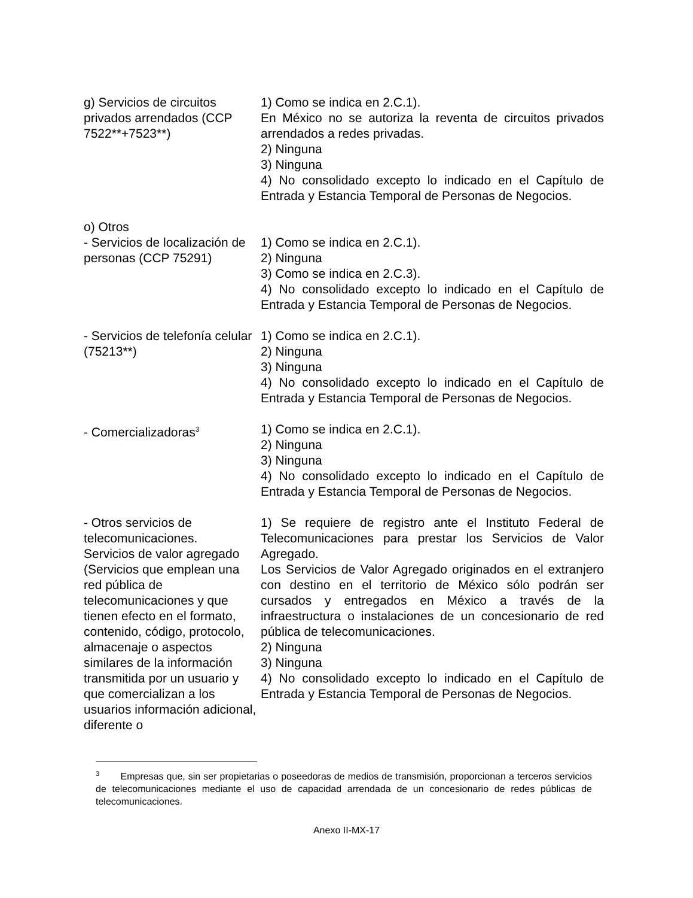| g) Servicios de circuitos privados arrendados (CCP 7522**+7523**) | 1) Como se indica en 2.C.1). En México no se autoriza la reventa de circuitos privados arrendados a redes privadas. 2) Ninguna 3) Ninguna 4) No consolidado excepto lo indicado en el Capítulo de Entrada y Estancia Temporal de Personas de Negocios. |
| o) Otros | |
| - Servicios de localización de personas (CCP 75291) | 1) Como se indica en 2.C.1). 2) Ninguna 3) Como se indica en 2.C.3). 4) No consolidado excepto lo indicado en el Capítulo de Entrada y Estancia Temporal de Personas de Negocios. |
| - Servicios de telefonía celular (75213**) | 1) Como se indica en 2.C.1). 2) Ninguna 3) Ninguna 4) No consolidado excepto lo indicado en el Capítulo de Entrada y Estancia Temporal de Personas de Negocios. |
| - Comercializadoras<sup>3</sup> | 1) Como se indica en 2.C.1). 2) Ninguna 3) Ninguna 4) No consolidado excepto lo indicado en el Capítulo de Entrada y Estancia Temporal de Personas de Negocios. |
| - Otros servicios de telecomunicaciones. Servicios de valor agregado (Servicios que emplean una red pública de telecomunicaciones y que tienen efecto en el formato, contenido, código, protocolo, almacenaje o aspectos similares de la información transmitida por un usuario y que comercializan a los usuarios información adicional, diferente o | 1) Se requiere de registro ante el Instituto Federal de Telecomunicaciones para prestar los Servicios de Valor Agregado. Los Servicios de Valor Agregado originados en el extranjero con destino en el territorio de México sólo podrán ser cursados y entregados en México a través de la infraestructura o instalaciones de un concesionario de red pública de telecomunicaciones. 2) Ninguna 3) Ninguna 4) No consolidado excepto lo indicado en el Capítulo de Entrada y Estancia Temporal de Personas de Negocios. |
<sup>3</sup> Empresas que, sin ser propietarias o poseedoras de medios de transmisión, proporcionan a terceros servicios de telecomunicaciones mediante el uso de capacidad arrendada de un concesionario de redes públicas de telecomunicaciones.
Anexo II-MX-17